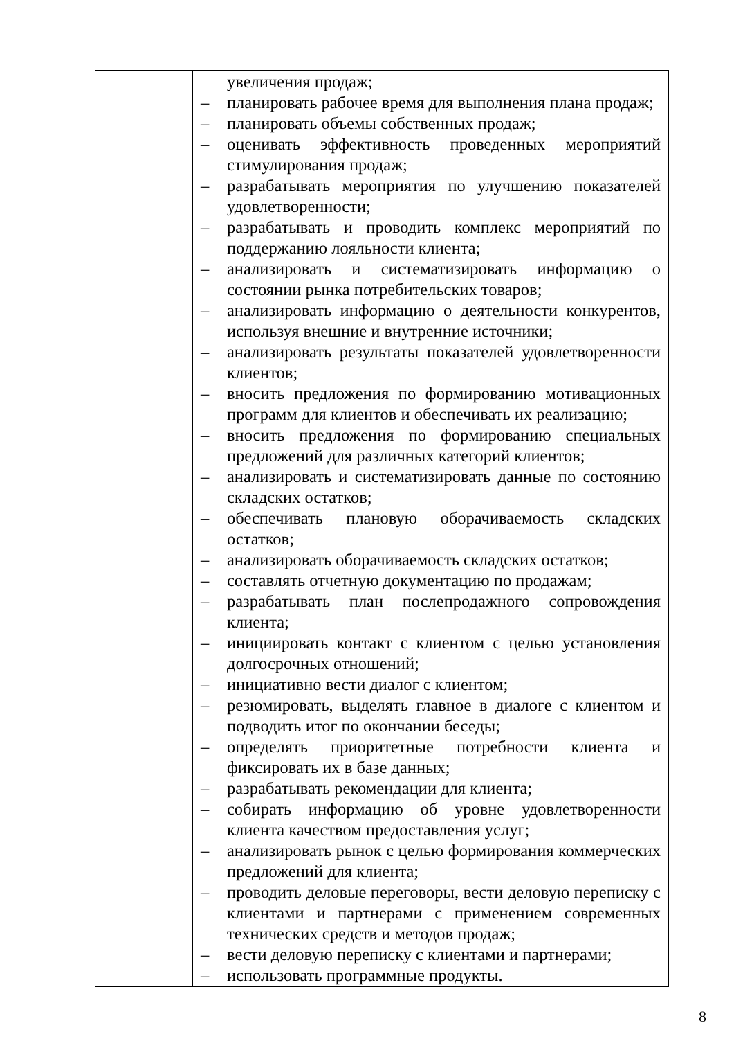| | увеличения продаж; – планировать рабочее время для выполнения плана продаж; – планировать объемы собственных продаж; – оценивать эффективность проведенных мероприятий стимулирования продаж; – разрабатывать мероприятия по улучшению показателей удовлетворенности; – разрабатывать и проводить комплекс мероприятий по поддержанию лояльности клиента; – анализировать и систематизировать информацию о состоянии рынка потребительских товаров; – анализировать информацию о деятельности конкурентов, используя внешние и внутренние источники; – анализировать результаты показателей удовлетворенности клиентов; – вносить предложения по формированию мотивационных программ для клиентов и обеспечивать их реализацию; – вносить предложения по формированию специальных предложений для различных категорий клиентов; – анализировать и систематизировать данные по состоянию складских остатков; – обеспечивать плановую оборачиваемость складских остатков; – анализировать оборачиваемость складских остатков; – составлять отчетную документацию по продажам; – разрабатывать план послепродажного сопровождения клиента; – инициировать контакт с клиентом с целью установления долгосрочных отношений; – инициативно вести диалог с клиентом; – резюмировать, выделять главное в диалоге с клиентом и подводить итог по окончании беседы; – определять приоритетные потребности клиента и фиксировать их в базе данных; – разрабатывать рекомендации для клиента; – собирать информацию об уровне удовлетворенности клиента качеством предоставления услуг; – анализировать рынок с целью формирования коммерческих предложений для клиента; – проводить деловые переговоры, вести деловую переписку с клиентами и партнерами с применением современных технических средств и методов продаж; – вести деловую переписку с клиентами и партнерами; – использовать программные продукты. |
8